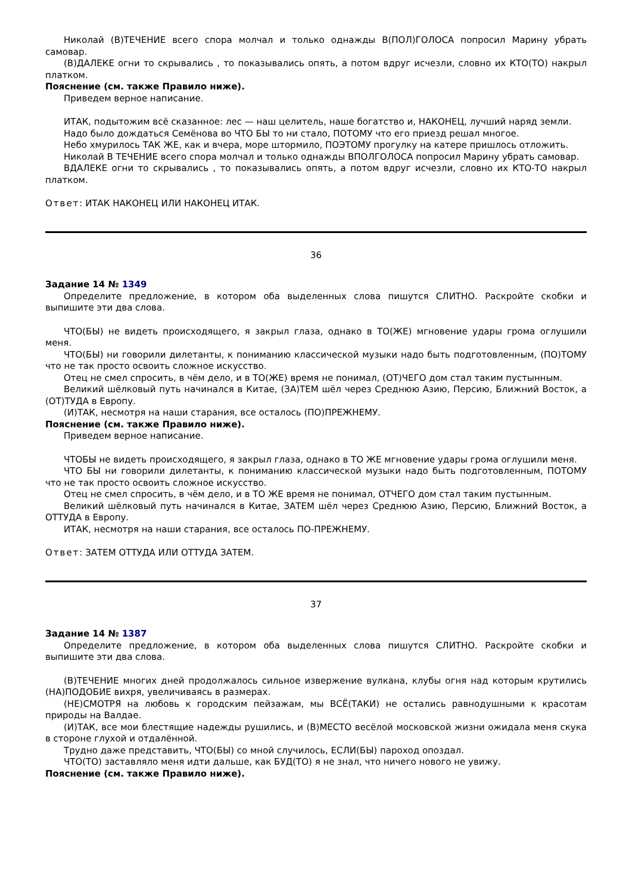Николай (В)ТЕЧЕНИЕ всего спора молчал и только однажды В(ПОЛ)ГОЛОСА попросил Марину убрать самовар.
(В)ДАЛЕКЕ огни то скрывались , то показывались опять, а потом вдруг исчезли, словно их КТО(ТО) накрыл платком.
Пояснение (см. также Правило ниже).
Приведем верное написание.
ИТАК, подытожим всё сказанное: лес — наш целитель, наше богатство и, НАКОНЕЦ, лучший наряд земли.
Надо было дождаться Семёнова во ЧТО БЫ то ни стало, ПОТОМУ что его приезд решал многое.
Небо хмурилось ТАК ЖЕ, как и вчера, море штормило, ПОЭТОМУ прогулку на катере пришлось отложить.
Николай В ТЕЧЕНИЕ всего спора молчал и только однажды ВПОЛГОЛОСА попросил Марину убрать самовар.
ВДАЛЕКЕ огни то скрывались , то показывались опять, а потом вдруг исчезли, словно их КТО-ТО накрыл платком.
Ответ: ИТАК НАКОНЕЦ ИЛИ НАКОНЕЦ ИТАК.
36
Задание 14 № 1349
Определите предложение, в котором оба выделенных слова пишутся СЛИТНО. Раскройте скобки и выпишите эти два слова.
ЧТО(БЫ) не видеть происходящего, я закрыл глаза, однако в ТО(ЖЕ) мгновение удары грома оглушили меня.
ЧТО(БЫ) ни говорили дилетанты, к пониманию классической музыки надо быть подготовленным, (ПО)ТОМУ что не так просто освоить сложное искусство.
Отец не смел спросить, в чём дело, и в ТО(ЖЕ) время не понимал, (ОТ)ЧЕГО дом стал таким пустынным.
Великий шёлковый путь начинался в Китае, (ЗА)ТЕМ шёл через Среднюю Азию, Персию, Ближний Восток, а (ОТ)ТУДА в Европу.
(И)ТАК, несмотря на наши старания, все осталось (ПО)ПРЕЖНЕМУ.
Пояснение (см. также Правило ниже).
Приведем верное написание.
ЧТОБЫ не видеть происходящего, я закрыл глаза, однако в ТО ЖЕ мгновение удары грома оглушили меня.
ЧТО БЫ ни говорили дилетанты, к пониманию классической музыки надо быть подготовленным, ПОТОМУ что не так просто освоить сложное искусство.
Отец не смел спросить, в чём дело, и в ТО ЖЕ время не понимал, ОТЧЕГО дом стал таким пустынным.
Великий шёлковый путь начинался в Китае, ЗАТЕМ шёл через Среднюю Азию, Персию, Ближний Восток, а ОТТУДА в Европу.
ИТАК, несмотря на наши старания, все осталось ПО-ПРЕЖНЕМУ.
Ответ: ЗАТЕМ ОТТУДА ИЛИ ОТТУДА ЗАТЕМ.
37
Задание 14 № 1387
Определите предложение, в котором оба выделенных слова пишутся СЛИТНО. Раскройте скобки и выпишите эти два слова.
(В)ТЕЧЕНИЕ многих дней продолжалось сильное извержение вулкана, клубы огня над которым крутились (НА)ПОДОБИЕ вихря, увеличиваясь в размерах.
(НЕ)СМОТРЯ на любовь к городским пейзажам, мы ВСЁ(ТАКИ) не остались равнодушными к красотам природы на Валдае.
(И)ТАК, все мои блестящие надежды рушились, и (В)МЕСТО весёлой московской жизни ожидала меня скука в стороне глухой и отдалённой.
Трудно даже представить, ЧТО(БЫ) со мной случилось, ЕСЛИ(БЫ) пароход опоздал.
ЧТО(ТО) заставляло меня идти дальше, как БУД(ТО) я не знал, что ничего нового не увижу.
Пояснение (см. также Правило ниже).